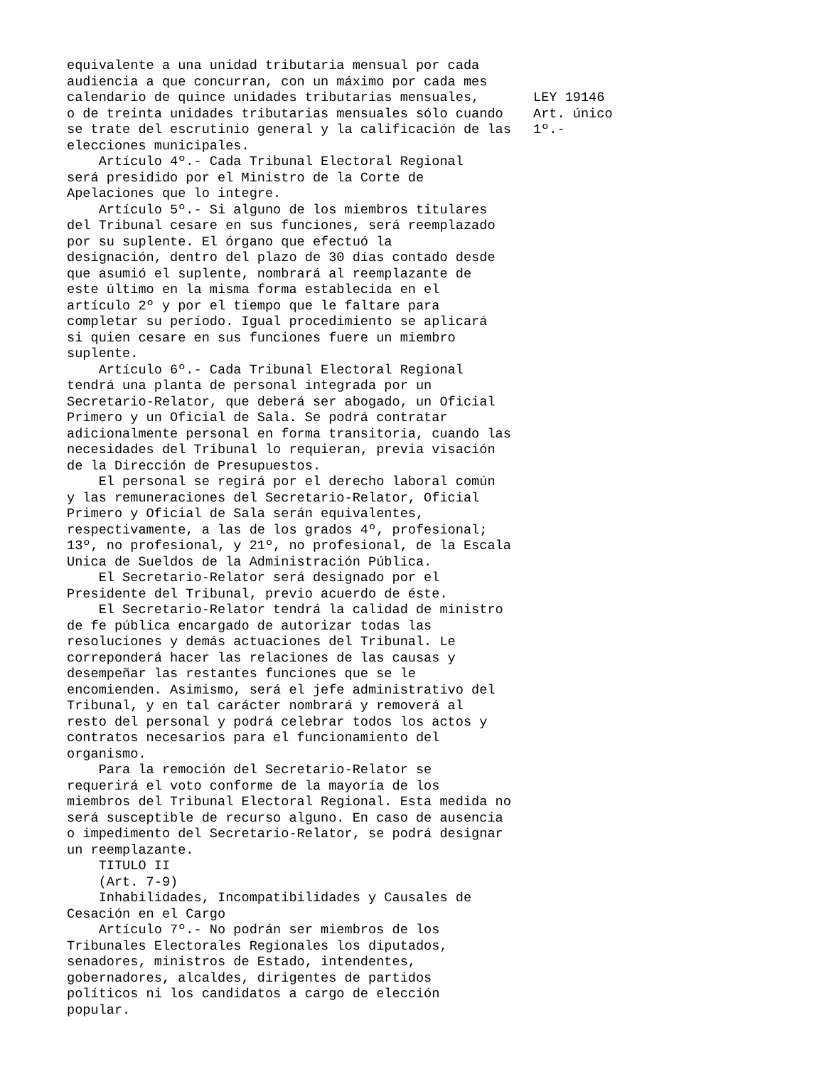equivalente a una unidad tributaria mensual por cada audiencia a que concurran, con un máximo por cada mes calendario de quince unidades tributarias mensuales, o de treinta unidades tributarias mensuales sólo cuando se trate del escrutinio general y la calificación de las elecciones municipales. Artículo 4º.- Cada Tribunal Electoral Regional será presidido por el Ministro de la Corte de Apelaciones que lo integre. Artículo 5º.- Si alguno de los miembros titulares del Tribunal cesare en sus funciones, será reemplazado por su suplente. El órgano que efectuó la designación, dentro del plazo de 30 días contado desde que asumió el suplente, nombrará al reemplazante de este último en la misma forma establecida en el artículo 2º y por el tiempo que le faltare para completar su período. Igual procedimiento se aplicará si quien cesare en sus funciones fuere un miembro suplente. Artículo 6º.- Cada Tribunal Electoral Regional tendrá una planta de personal integrada por un Secretario-Relator, que deberá ser abogado, un Oficial Primero y un Oficial de Sala. Se podrá contratar adicionalmente personal en forma transitoria, cuando las necesidades del Tribunal lo requieran, previa visación de la Dirección de Presupuestos. El personal se regirá por el derecho laboral común y las remuneraciones del Secretario-Relator, Oficial Primero y Oficial de Sala serán equivalentes, respectivamente, a las de los grados 4º, profesional; 13º, no profesional, y 21º, no profesional, de la Escala Unica de Sueldos de la Administración Pública. El Secretario-Relator será designado por el Presidente del Tribunal, previo acuerdo de éste. El Secretario-Relator tendrá la calidad de ministro de fe pública encargado de autorizar todas las resoluciones y demás actuaciones del Tribunal. Le correponderá hacer las relaciones de las causas y desempeñar las restantes funciones que se le encomienden. Asimismo, será el jefe administrativo del Tribunal, y en tal carácter nombrará y removerá al resto del personal y podrá celebrar todos los actos y contratos necesarios para el funcionamiento del organismo. Para la remoción del Secretario-Relator se requerirá el voto conforme de la mayoría de los miembros del Tribunal Electoral Regional. Esta medida no será susceptible de recurso alguno. En caso de ausencia o impedimento del Secretario-Relator, se podrá designar un reemplazante. TITULO II (Art. 7-9) Inhabilidades, Incompatibilidades y Causales de Cesación en el Cargo Artículo 7º.- No podrán ser miembros de los Tribunales Electorales Regionales los diputados, senadores, ministros de Estado, intendentes, gobernadores, alcaldes, dirigentes de partidos políticos ni los candidatos a cargo de elección popular.
LEY 19146 Art. único 1º.-